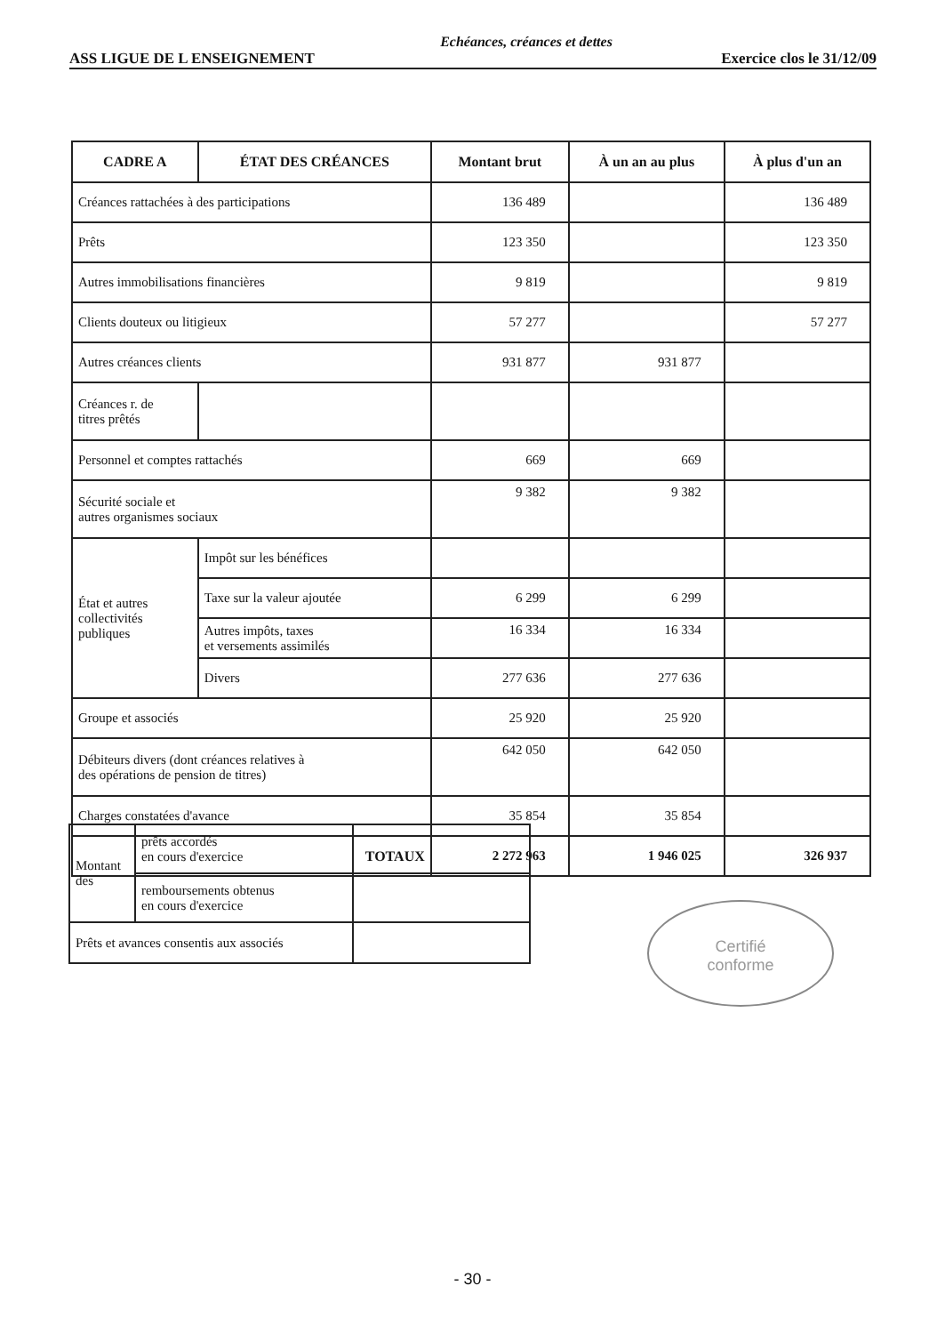Echéances, créances et dettes
ASS LIGUE DE L ENSEIGNEMENT Exercice clos le 31/12/09
| CADRE A | ÉTAT DES CRÉANCES | Montant brut | À un an au plus | À plus d'un an |
| --- | --- | --- | --- | --- |
| Créances rattachées à des participations | | 136 489 | | 136 489 |
| Prêts | | 123 350 | | 123 350 |
| Autres immobilisations financières | | 9 819 | | 9 819 |
| Clients douteux ou litigieux | | 57 277 | | 57 277 |
| Autres créances clients | | 931 877 | 931 877 | |
| Créances r. de titres prêtés | | | | |
| Personnel et comptes rattachés | | 669 | 669 | |
| Sécurité sociale et autres organismes sociaux | | 9 382 | 9 382 | |
| État et autres collectivités publiques | Impôt sur les bénéfices | | | |
| | Taxe sur la valeur ajoutée | 6 299 | 6 299 | |
| | Autres impôts, taxes et versements assimilés | 16 334 | 16 334 | |
| | Divers | 277 636 | 277 636 | |
| Groupe et associés | | 25 920 | 25 920 | |
| Débiteurs divers (dont créances relatives à des opérations de pension de titres) | | 642 050 | 642 050 | |
| Charges constatées d'avance | | 35 854 | 35 854 | |
| TOTAUX | | 2 272 963 | 1 946 025 | 326 937 |
| Montant des | prêts accordés en cours d'exercice | |
| | remboursements obtenus en cours d'exercice | |
| Prêts et avances consentis aux associés | | |
Certifié
conforme
- 30 -